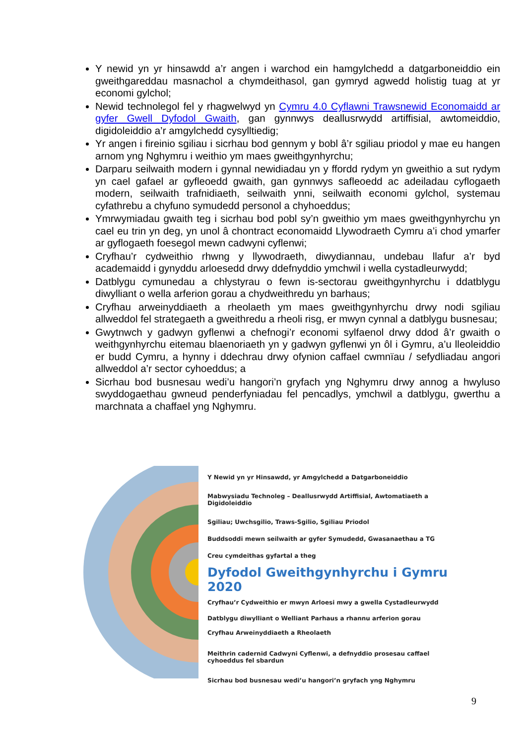Y newid yn yr hinsawdd a’r angen i warchod ein hamgylchedd a datgarboneiddio ein gweithgareddau masnachol a chymdeithasol, gan gymryd agwedd holistig tuag at yr economi gylchol;
Newid technolegol fel y rhagwelwyd yn Cymru 4.0 Cyflawni Trawsnewid Economaidd ar gyfer Gwell Dyfodol Gwaith, gan gynnwys deallusrwydd artiffisial, awtomeiddio, digidoleiddio a’r amgylchedd cysylltiedig;
Yr angen i fireinio sgiliau i sicrhau bod gennym y bobl â’r sgiliau priodol y mae eu hangen arnom yng Nghymru i weithio ym maes gweithgynhyrchu;
Darparu seilwaith modern i gynnal newidiadau yn y ffordd rydym yn gweithio a sut rydym yn cael gafael ar gyfleoedd gwaith, gan gynnwys safleoedd ac adeiladau cyflogaeth modern, seilwaith trafnidiaeth, seilwaith ynni, seilwaith economi gylchol, systemau cyfathrebu a chyfuno symudedd personol a chyhoeddus;
Ymrwymiadau gwaith teg i sicrhau bod pobl sy’n gweithio ym maes gweithgynhyrchu yn cael eu trin yn deg, yn unol â chontract economaidd Llywodraeth Cymru a’i chod ymarfer ar gyflogaeth foesegol mewn cadwyni cyflenwi;
Cryfhau’r cydweithio rhwng y llywodraeth, diwydiannau, undebau llafur a’r byd academaidd i gynyddu arloesedd drwy ddefnyddio ymchwil i wella cystadleurwydd;
Datblygu cymunedau a chlystyrau o fewn is-sectorau gweithgynhyrchu i ddatblygu diwylliant o wella arferion gorau a chydweithredu yn barhaus;
Cryfhau arweinyddiaeth a rheolaeth ym maes gweithgynhyrchu drwy nodi sgiliau allweddol fel strategaeth a gweithredu a rheoli risg, er mwyn cynnal a datblygu busnesau;
Gwytnwch y gadwyn gyflenwi a chefnogi’r economi sylfaenol drwy ddod â’r gwaith o weithgynhyrchu eitemau blaenoriaeth yn y gadwyn gyflenwi yn ôl i Gymru, a’u lleoleiddio er budd Cymru, a hynny i ddechrau drwy ofynion caffael cwmnïau / sefydliadau angori allweddol a’r sector cyhoeddus; a
Sicrhau bod busnesau wedi’u hangori’n gryfach yng Nghymru drwy annog a hwyluso swyddogaethau gwneud penderfyniadau fel pencadlys, ymchwil a datblygu, gwerthu a marchnata a chaffael yng Nghymru.
Y Newid yn yr Hinsawdd, yr Amgylchedd a Datgarboneiddio
Mabwysiadu Technoleg – Deallusrwydd Artiffisial, Awtomatiaeth a Digidoleiddio
Sgiliau; Uwchsgilio, Traws-Sgilio, Sgiliau Priodol
Buddsoddi mewn seilwaith ar gyfer Symudedd, Gwasanaethau a TG
Creu cymdeithas gyfartal a theg
Dyfodol Gweithgynhyrchu i Gymru 2020
Cryfhau’r Cydweithio er mwyn Arloesi mwy a gwella Cystadleurwydd
Datblygu diwylliant o Welliant Parhaus a rhannu arferion gorau
Cryfhau Arweinyddiaeth a Rheolaeth
Meithrin cadernid Cadwyni Cyflenwi, a defnyddio prosesau caffael cyhoeddus fel sbardun
Sicrhau bod busnesau wedi’u hangori’n gryfach yng Nghymru
9